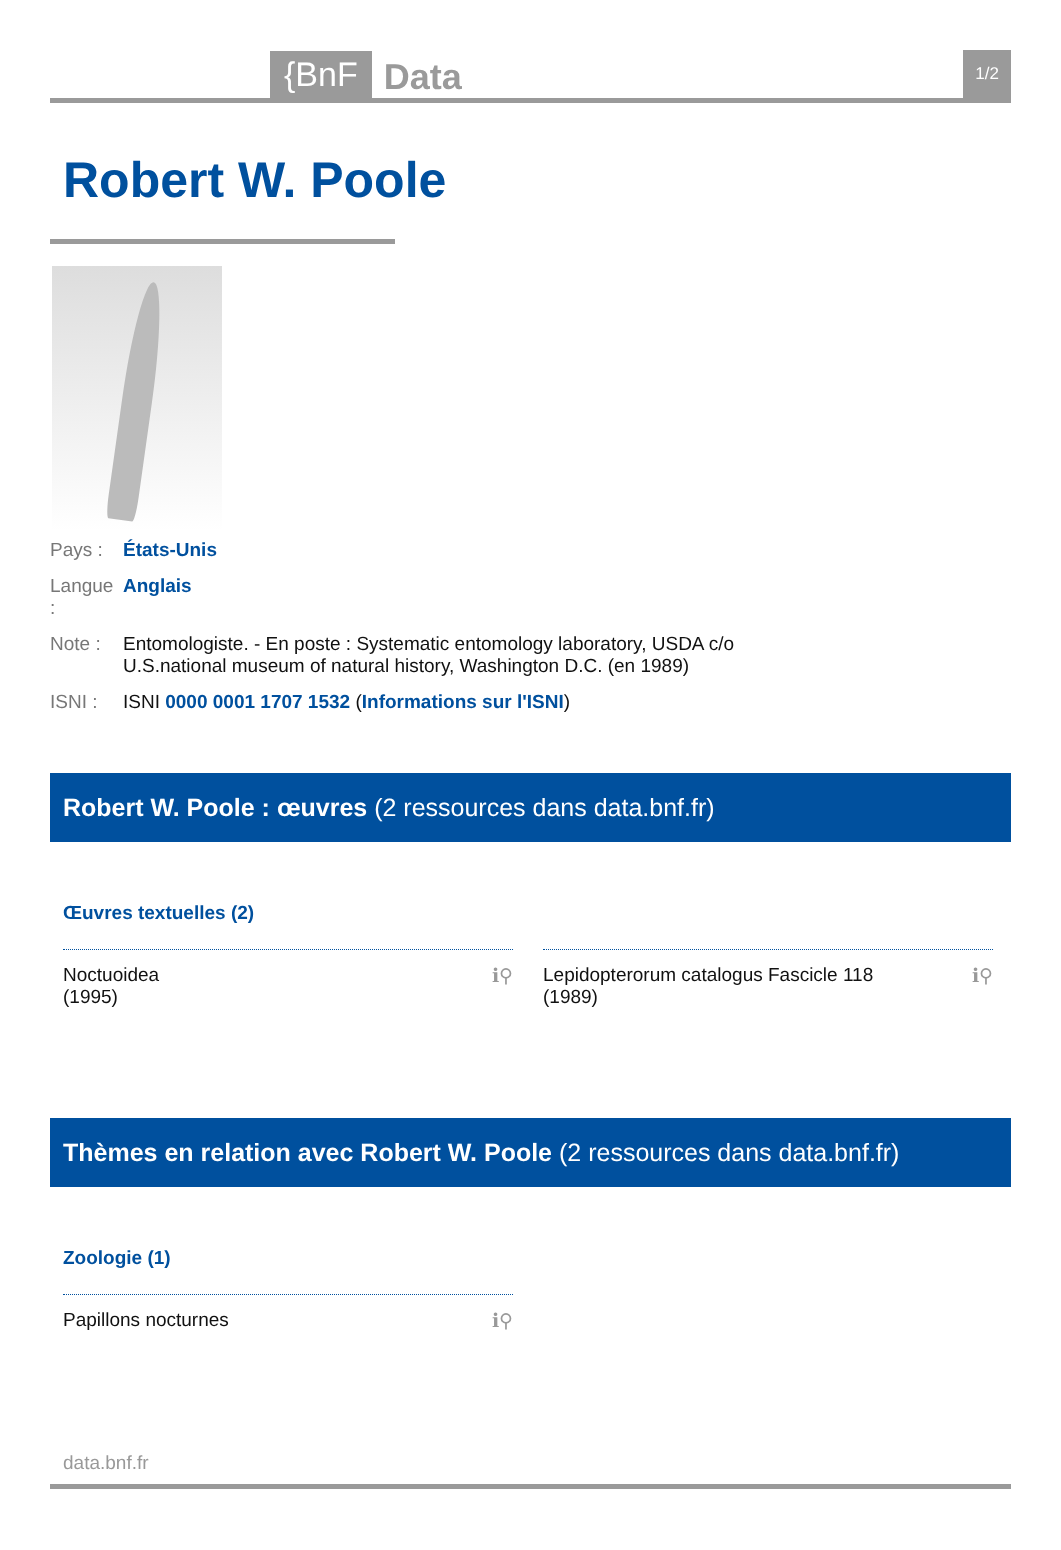{BnF Data 1/2
Robert W. Poole
Pays : États-Unis
Langue : Anglais
Note : Entomologiste. - En poste : Systematic entomology laboratory, USDA c/o
U.S.national museum of natural history, Washington D.C. (en 1989)
ISNI : ISNI 0000 0001 1707 1532 (Informations sur l'ISNI)
Robert W. Poole : œuvres (2 ressources dans data.bnf.fr)
Œuvres textuelles (2)
Noctuoidea
(1995) ℹ⚲
Lepidopterorum catalogus Fascicle 118
(1989) ℹ⚲
Thèmes en relation avec Robert W. Poole (2 ressources dans data.bnf.fr)
Zoologie (1)
Papillons nocturnes ℹ⚲
data.bnf.fr